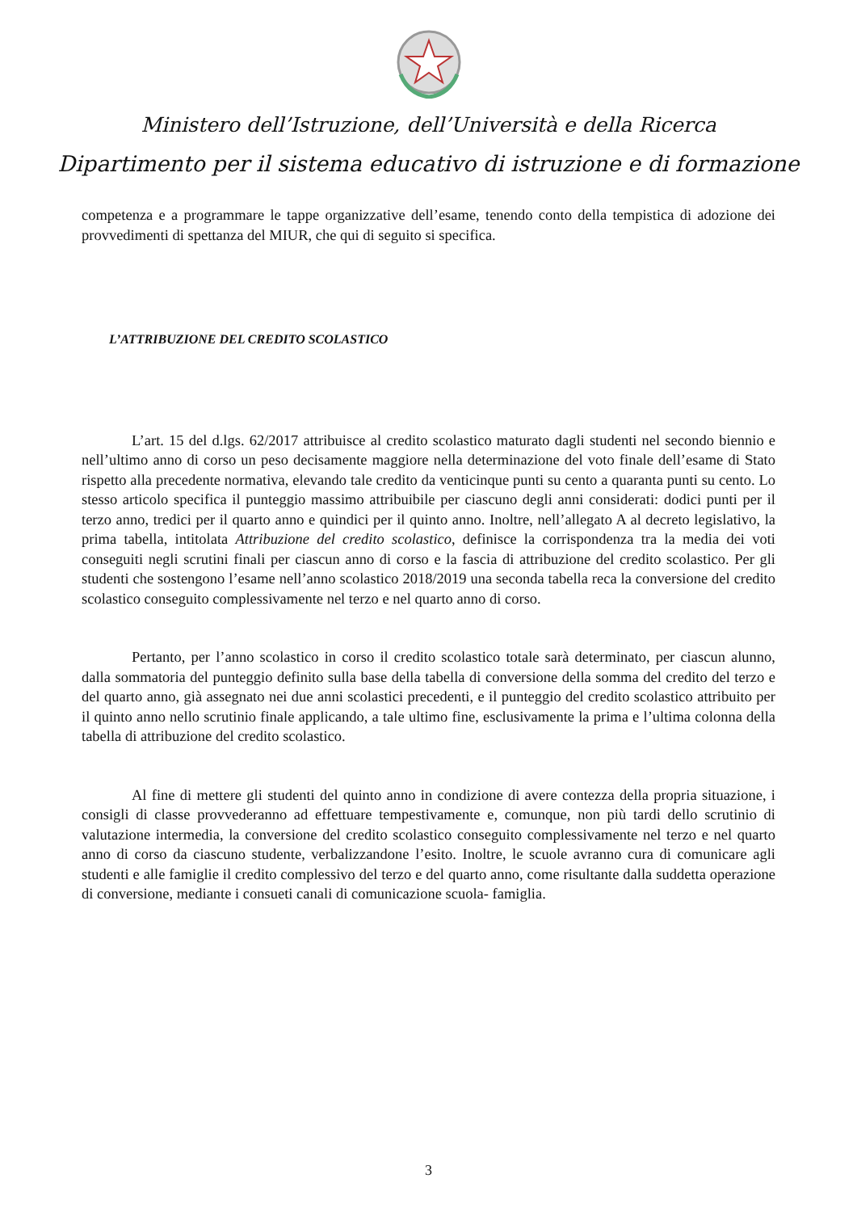Ministero dell’Istruzione, dell’Università e della Ricerca
Dipartimento per il sistema educativo di istruzione e di formazione
competenza e a programmare le tappe organizzative dell’esame, tenendo conto della tempistica di adozione dei provvedimenti di spettanza del MIUR, che qui di seguito si specifica.
L’ATTRIBUZIONE DEL CREDITO SCOLASTICO
L’art. 15 del d.lgs. 62/2017 attribuisce al credito scolastico maturato dagli studenti nel secondo biennio e nell’ultimo anno di corso un peso decisamente maggiore nella determinazione del voto finale dell’esame di Stato rispetto alla precedente normativa, elevando tale credito da venticinque punti su cento a quaranta punti su cento. Lo stesso articolo specifica il punteggio massimo attribuibile per ciascuno degli anni considerati: dodici punti per il terzo anno, tredici per il quarto anno e quindici per il quinto anno. Inoltre, nell’allegato A al decreto legislativo, la prima tabella, intitolata Attribuzione del credito scolastico, definisce la corrispondenza tra la media dei voti conseguiti negli scrutini finali per ciascun anno di corso e la fascia di attribuzione del credito scolastico. Per gli studenti che sostengono l’esame nell’anno scolastico 2018/2019 una seconda tabella reca la conversione del credito scolastico conseguito complessivamente nel terzo e nel quarto anno di corso.
Pertanto, per l’anno scolastico in corso il credito scolastico totale sarà determinato, per ciascun alunno, dalla sommatoria del punteggio definito sulla base della tabella di conversione della somma del credito del terzo e del quarto anno, già assegnato nei due anni scolastici precedenti, e il punteggio del credito scolastico attribuito per il quinto anno nello scrutinio finale applicando, a tale ultimo fine, esclusivamente la prima e l’ultima colonna della tabella di attribuzione del credito scolastico.
Al fine di mettere gli studenti del quinto anno in condizione di avere contezza della propria situazione, i consigli di classe provvederanno ad effettuare tempestivamente e, comunque, non più tardi dello scrutinio di valutazione intermedia, la conversione del credito scolastico conseguito complessivamente nel terzo e nel quarto anno di corso da ciascuno studente, verbalizzandone l’esito. Inoltre, le scuole avranno cura di comunicare agli studenti e alle famiglie il credito complessivo del terzo e del quarto anno, come risultante dalla suddetta operazione di conversione, mediante i consueti canali di comunicazione scuola- famiglia.
3